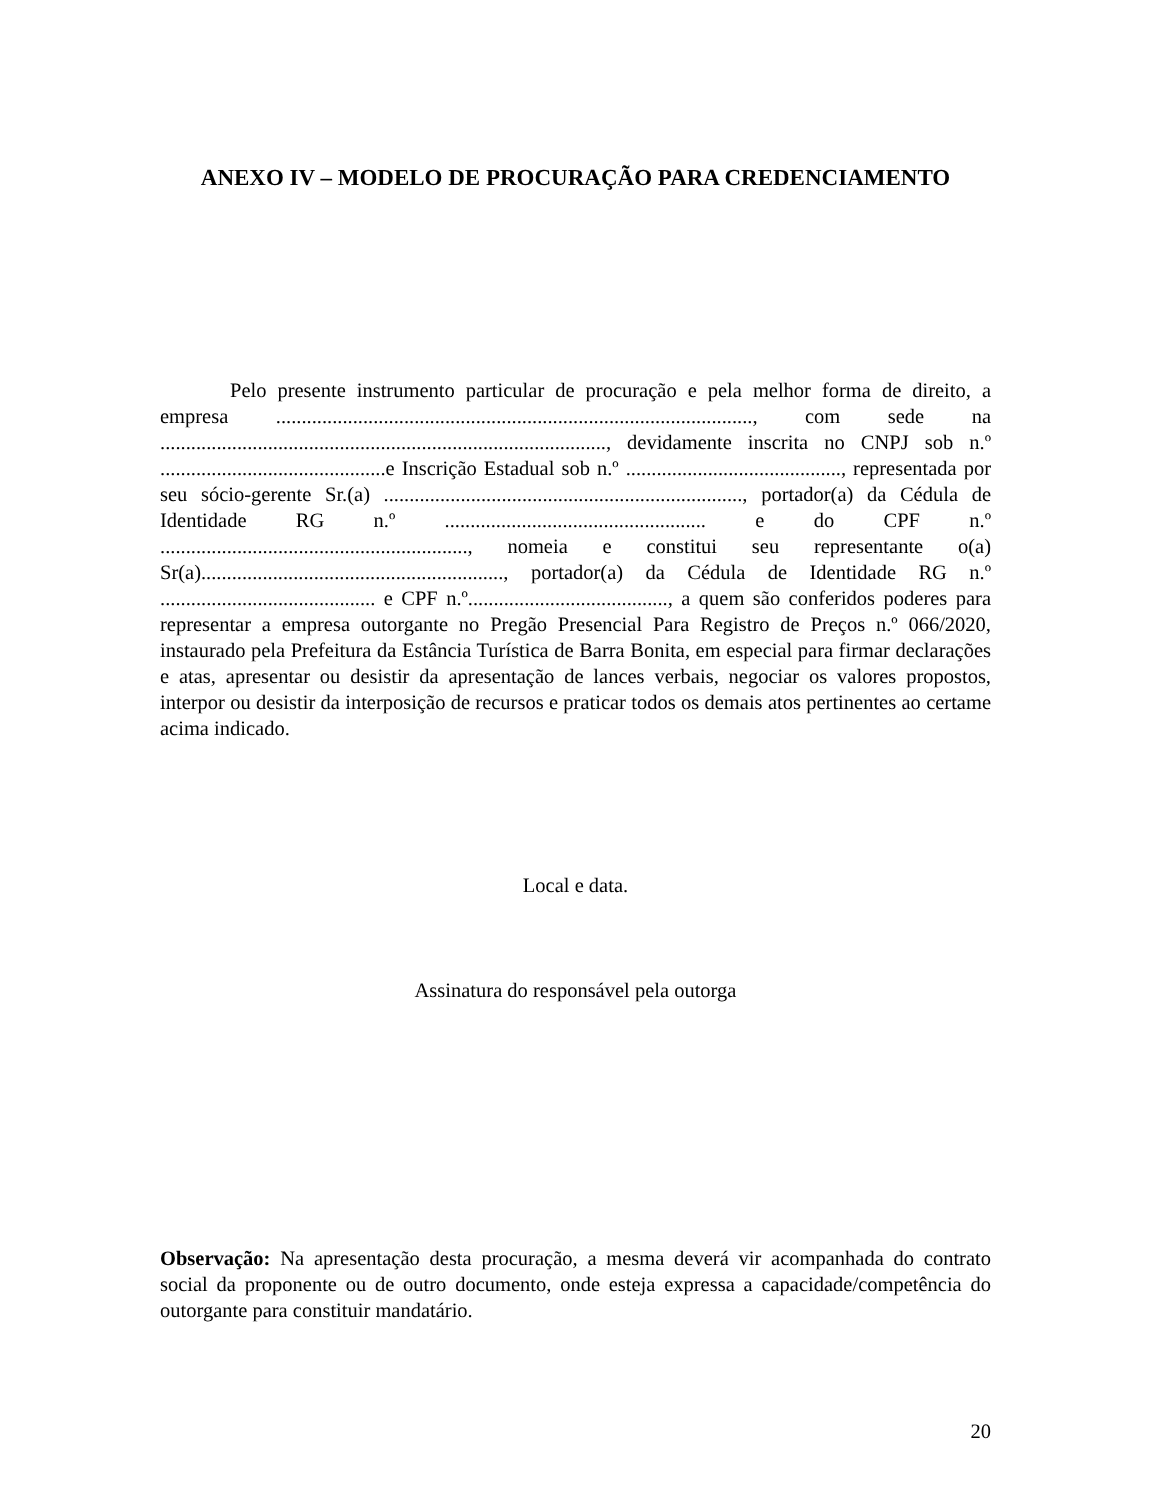ANEXO IV – MODELO DE PROCURAÇÃO PARA CREDENCIAMENTO
Pelo presente instrumento particular de procuração e pela melhor forma de direito, a empresa ............................................................................................., com sede na ......................................................................................., devidamente inscrita no CNPJ sob n.º ............................................e Inscrição Estadual sob n.º .........................................., representada por seu sócio-gerente Sr.(a) ......................................................................, portador(a) da Cédula de Identidade RG n.º ................................................... e do CPF n.º ............................................................, nomeia e constitui seu representante o(a) Sr(a)..........................................................., portador(a) da Cédula de Identidade RG n.º .......................................... e CPF n.º......................................., a quem são conferidos poderes para representar a empresa outorgante no Pregão Presencial Para Registro de Preços n.º 066/2020, instaurado pela Prefeitura da Estância Turística de Barra Bonita, em especial para firmar declarações e atas, apresentar ou desistir da apresentação de lances verbais, negociar os valores propostos, interpor ou desistir da interposição de recursos e praticar todos os demais atos pertinentes ao certame acima indicado.
Local e data.
Assinatura do responsável pela outorga
Observação: Na apresentação desta procuração, a mesma deverá vir acompanhada do contrato social da proponente ou de outro documento, onde esteja expressa a capacidade/competência do outorgante para constituir mandatário.
20